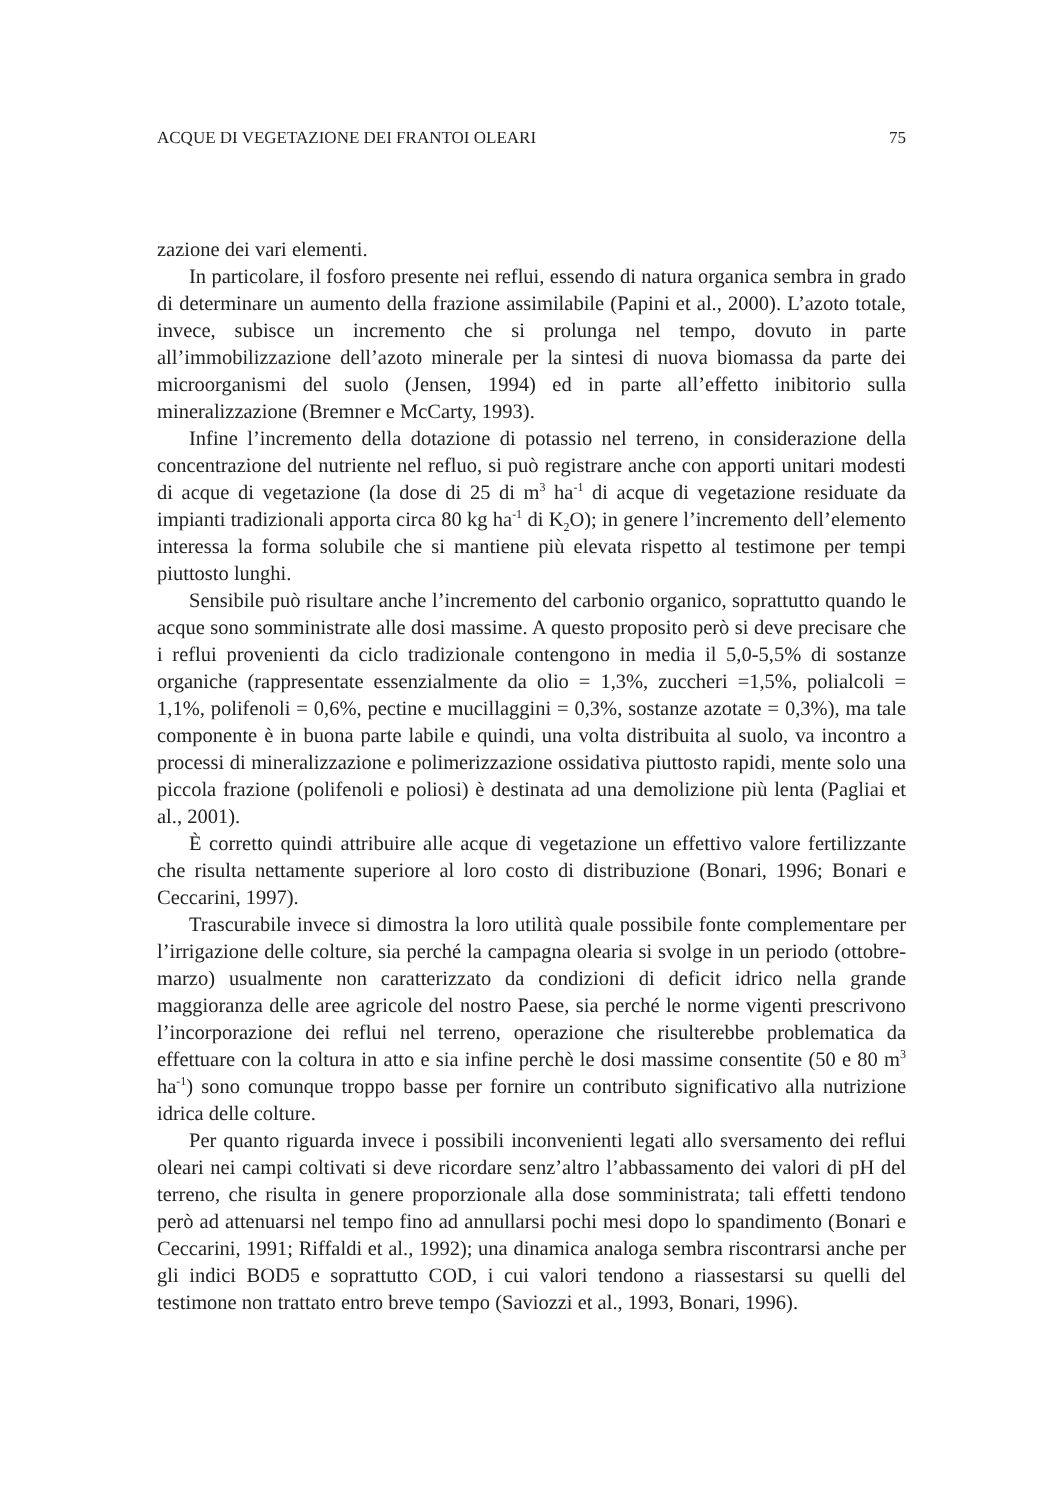ACQUE DI VEGETAZIONE DEI FRANTOI OLEARI 75
zazione dei vari elementi.
In particolare, il fosforo presente nei reflui, essendo di natura organica sembra in grado di determinare un aumento della frazione assimilabile (Papini et al., 2000). L’azoto totale, invece, subisce un incremento che si prolunga nel tempo, dovuto in parte all’immobilizzazione dell’azoto minerale per la sintesi di nuova biomassa da parte dei microorganismi del suolo (Jensen, 1994) ed in parte all’effetto inibitorio sulla mineralizzazione (Bremner e McCarty, 1993).
Infine l’incremento della dotazione di potassio nel terreno, in considerazione della concentrazione del nutriente nel refluo, si può registrare anche con apporti unitari modesti di acque di vegetazione (la dose di 25 di m<sup>3</sup> ha<sup>-1</sup> di acque di vegetazione residuate da impianti tradizionali apporta circa 80 kg ha<sup>-1</sup> di K<sub>2</sub>O); in genere l’incremento dell’elemento interessa la forma solubile che si mantiene più elevata rispetto al testimone per tempi piuttosto lunghi.
Sensibile può risultare anche l’incremento del carbonio organico, soprattutto quando le acque sono somministrate alle dosi massime. A questo proposito però si deve precisare che i reflui provenienti da ciclo tradizionale contengono in media il 5,0-5,5% di sostanze organiche (rappresentate essenzialmente da olio = 1,3%, zuccheri =1,5%, polialcoli = 1,1%, polifenoli = 0,6%, pectine e mucillaggini = 0,3%, sostanze azotate = 0,3%), ma tale componente è in buona parte labile e quindi, una volta distribuita al suolo, va incontro a processi di mineralizzazione e polimerizzazione ossidativa piuttosto rapidi, mente solo una piccola frazione (polifenoli e poliosi) è destinata ad una demolizione più lenta (Pagliai et al., 2001).
È corretto quindi attribuire alle acque di vegetazione un effettivo valore fertilizzante che risulta nettamente superiore al loro costo di distribuzione (Bonari, 1996; Bonari e Ceccarini, 1997).
Trascurabile invece si dimostra la loro utilità quale possibile fonte complementare per l’irrigazione delle colture, sia perché la campagna olearia si svolge in un periodo (ottobre-marzo) usualmente non caratterizzato da condizioni di deficit idrico nella grande maggioranza delle aree agricole del nostro Paese, sia perché le norme vigenti prescrivono l’incorporazione dei reflui nel terreno, operazione che risulterebbe problematica da effettuare con la coltura in atto e sia infine perchè le dosi massime consentite (50 e 80 m<sup>3</sup> ha<sup>-1</sup>) sono comunque troppo basse per fornire un contributo significativo alla nutrizione idrica delle colture.
Per quanto riguarda invece i possibili inconvenienti legati allo sversamento dei reflui oleari nei campi coltivati si deve ricordare senz’altro l’abbassamento dei valori di pH del terreno, che risulta in genere proporzionale alla dose somministrata; tali effetti tendono però ad attenuarsi nel tempo fino ad annullarsi pochi mesi dopo lo spandimento (Bonari e Ceccarini, 1991; Riffaldi et al., 1992); una dinamica analoga sembra riscontrarsi anche per gli indici BOD5 e soprattutto COD, i cui valori tendono a riassestarsi su quelli del testimone non trattato entro breve tempo (Saviozzi et al., 1993, Bonari, 1996).